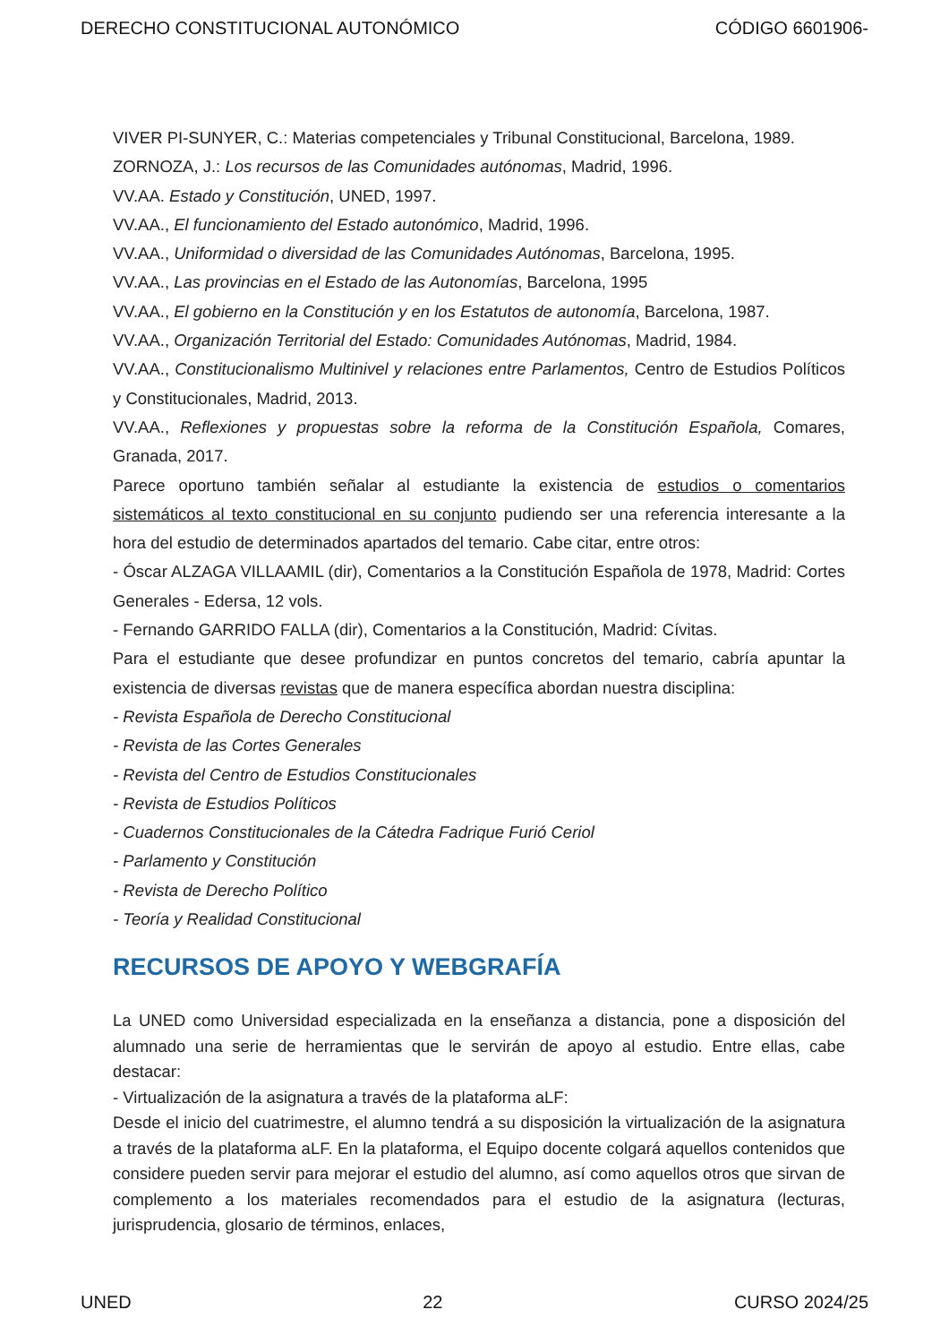DERECHO CONSTITUCIONAL AUTONÓMICO CÓDIGO 6601906-
VIVER PI-SUNYER, C.: Materias competenciales y Tribunal Constitucional, Barcelona, 1989.
ZORNOZA, J.: Los recursos de las Comunidades autónomas, Madrid, 1996.
VV.AA. Estado y Constitución, UNED, 1997.
VV.AA., El funcionamiento del Estado autonómico, Madrid, 1996.
VV.AA., Uniformidad o diversidad de las Comunidades Autónomas, Barcelona, 1995.
VV.AA., Las provincias en el Estado de las Autonomías, Barcelona, 1995
VV.AA., El gobierno en la Constitución y en los Estatutos de autonomía, Barcelona, 1987.
VV.AA., Organización Territorial del Estado: Comunidades Autónomas, Madrid, 1984.
VV.AA., Constitucionalismo Multinivel y relaciones entre Parlamentos, Centro de Estudios Políticos y Constitucionales, Madrid, 2013.
VV.AA., Reflexiones y propuestas sobre la reforma de la Constitución Española, Comares, Granada, 2017.
Parece oportuno también señalar al estudiante la existencia de estudios o comentarios sistemáticos al texto constitucional en su conjunto pudiendo ser una referencia interesante a la hora del estudio de determinados apartados del temario. Cabe citar, entre otros:
- Óscar ALZAGA VILLAAMIL (dir), Comentarios a la Constitución Española de 1978, Madrid: Cortes Generales - Edersa, 12 vols.
- Fernando GARRIDO FALLA (dir), Comentarios a la Constitución, Madrid: Cívitas.
Para el estudiante que desee profundizar en puntos concretos del temario, cabría apuntar la existencia de diversas revistas que de manera específica abordan nuestra disciplina:
- Revista Española de Derecho Constitucional
- Revista de las Cortes Generales
- Revista del Centro de Estudios Constitucionales
- Revista de Estudios Políticos
- Cuadernos Constitucionales de la Cátedra Fadrique Furió Ceriol
- Parlamento y Constitución
- Revista de Derecho Político
- Teoría y Realidad Constitucional
RECURSOS DE APOYO Y WEBGRAFÍA
La UNED como Universidad especializada en la enseñanza a distancia, pone a disposición del alumnado una serie de herramientas que le servirán de apoyo al estudio. Entre ellas, cabe destacar:
- Virtualización de la asignatura a través de la plataforma aLF:
Desde el inicio del cuatrimestre, el alumno tendrá a su disposición la virtualización de la asignatura a través de la plataforma aLF. En la plataforma, el Equipo docente colgará aquellos contenidos que considere pueden servir para mejorar el estudio del alumno, así como aquellos otros que sirvan de complemento a los materiales recomendados para el estudio de la asignatura (lecturas, jurisprudencia, glosario de términos, enlaces,
UNED 22 CURSO 2024/25